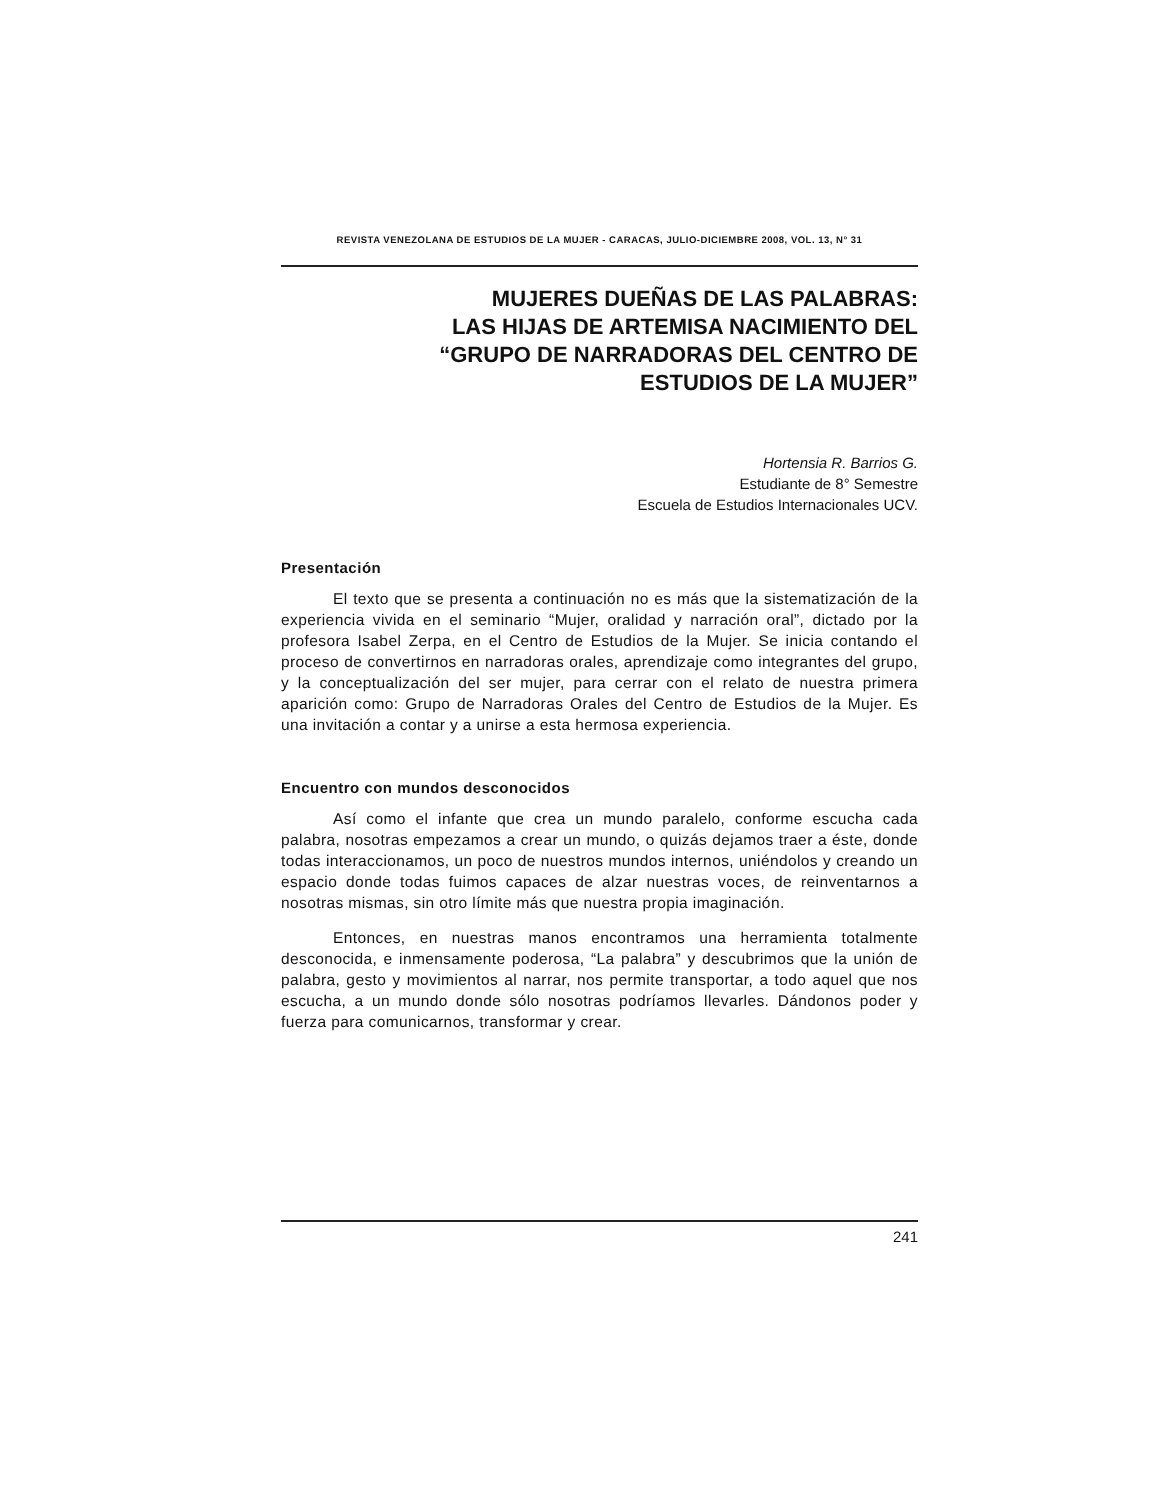REVISTA VENEZOLANA DE ESTUDIOS DE LA MUJER - CARACAS, JULIO-DICIEMBRE 2008, VOL. 13, N° 31
MUJERES DUEÑAS DE LAS PALABRAS:
LAS HIJAS DE ARTEMISA NACIMIENTO DEL
“GRUPO DE NARRADORAS DEL CENTRO DE
ESTUDIOS DE LA MUJER”
Hortensia R. Barrios G.
Estudiante de 8° Semestre
Escuela de Estudios Internacionales UCV.
Presentación
El texto que se presenta a continuación no es más que la sistematización de la experiencia vivida en el seminario “Mujer, oralidad y narración oral”, dictado por la profesora Isabel Zerpa, en el Centro de Estudios de la Mujer. Se inicia contando el proceso de convertirnos en narradoras orales, aprendizaje como integrantes del grupo, y la conceptualización del ser mujer, para cerrar con el relato de nuestra primera aparición como: Grupo de Narradoras Orales del Centro de Estudios de la Mujer. Es una invitación a contar y a unirse a esta hermosa experiencia.
Encuentro con mundos desconocidos
Así como el infante que crea un mundo paralelo, conforme escucha cada palabra, nosotras empezamos a crear un mundo, o quizás dejamos traer a éste, donde todas interaccionamos, un poco de nuestros mundos internos, uniéndolos y creando un espacio donde todas fuimos capaces de alzar nuestras voces, de reinventarnos a nosotras mismas, sin otro límite más que nuestra propia imaginación.
Entonces, en nuestras manos encontramos una herramienta totalmente desconocida, e inmensamente poderosa, “La palabra” y descubrimos que la unión de palabra, gesto y movimientos al narrar, nos permite transportar, a todo aquel que nos escucha, a un mundo donde sólo nosotras podríamos llevarles. Dándonos poder y fuerza para comunicarnos, transformar y crear.
241